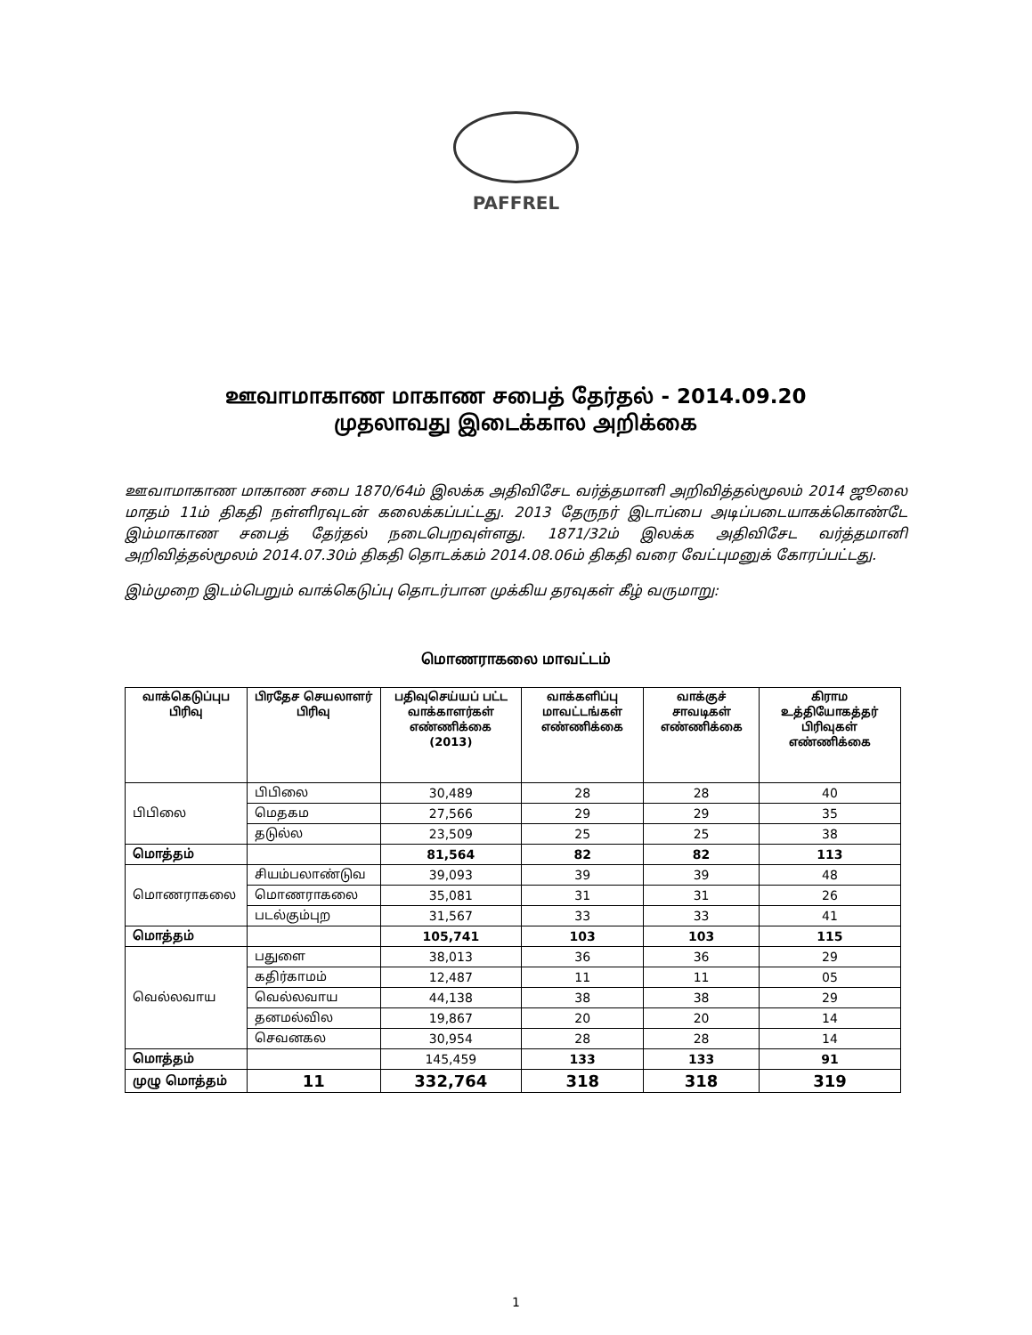PAFFREL
ஊவாமாகாண மாகாண சபைத் தேர்தல் - 2014.09.20
முதலாவது இடைக்கால அறிக்கை
ஊவாமாகாண மாகாண சபை 1870/64ம் இலக்க அதிவிசேட வர்த்தமானி அறிவித்தல்மூலம் 2014 ஜூலை மாதம் 11ம் திகதி நள்ளிரவுடன் கலைக்கப்பட்டது. 2013 தேருநர் இடாப்பை அடிப்படையாகக்கொண்டே இம்மாகாண சபைத் தேர்தல் நடைபெறவுள்ளது. 1871/32ம் இலக்க அதிவிசேட வர்த்தமானி அறிவித்தல்மூலம் 2014.07.30ம் திகதி தொடக்கம் 2014.08.06ம் திகதி வரை வேட்புமனுக் கோரப்பட்டது.
இம்முறை இடம்பெறும் வாக்கெடுப்பு தொடர்பான முக்கிய தரவுகள் கீழ் வருமாறு:
மொணராகலை மாவட்டம்
| வாக்கெடுப்புப பிரிவு | பிரதேச செயலாளர் பிரிவு | பதிவுசெய்யப் பட்ட வாக்காளர்கள் எண்ணிக்கை (2013) | வாக்களிப்பு மாவட்டங்கள் எண்ணிக்கை | வாக்குச் சாவடிகள் எண்ணிக்கை | கிராம உத்தியோகத்தர் பிரிவுகள் எண்ணிக்கை |
| --- | --- | --- | --- | --- | --- |
| பிபிலை | பிபிலை | 30,489 | 28 | 28 | 40 |
| | மெதகம | 27,566 | 29 | 29 | 35 |
| | தடுல்ல | 23,509 | 25 | 25 | 38 |
| மொத்தம் | | 81,564 | 82 | 82 | 113 |
| மொணராகலை | சியம்பலாண்டுவ | 39,093 | 39 | 39 | 48 |
| | மொணராகலை | 35,081 | 31 | 31 | 26 |
| | படல்கும்புற | 31,567 | 33 | 33 | 41 |
| மொத்தம் | | 105,741 | 103 | 103 | 115 |
| வெல்லவாய | பதுளை | 38,013 | 36 | 36 | 29 |
| | கதிர்காமம் | 12,487 | 11 | 11 | 05 |
| | வெல்லவாய | 44,138 | 38 | 38 | 29 |
| | தனமல்வில | 19,867 | 20 | 20 | 14 |
| | செவனகல | 30,954 | 28 | 28 | 14 |
| மொத்தம் | | 145,459 | 133 | 133 | 91 |
| முழு மொத்தம் | 11 | 332,764 | 318 | 318 | 319 |
1